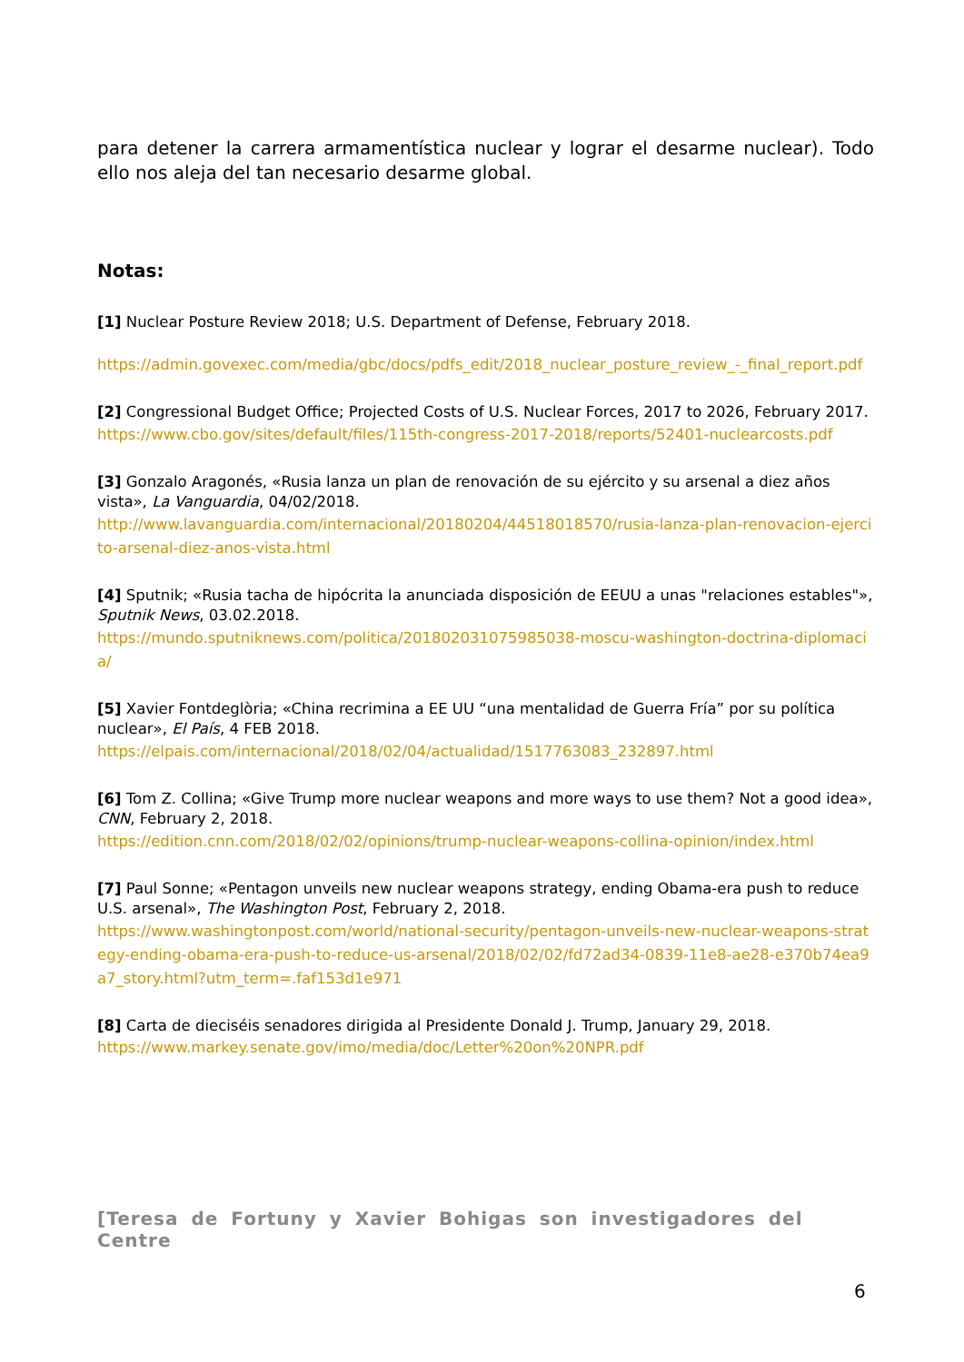para detener la carrera armamentística nuclear y lograr el desarme nuclear). Todo ello nos aleja del tan necesario desarme global.
Notas:
[1] Nuclear Posture Review 2018; U.S. Department of Defense, February 2018.
https://admin.govexec.com/media/gbc/docs/pdfs_edit/2018_nuclear_posture_review_-_final_report.pdf
[2] Congressional Budget Office; Projected Costs of U.S. Nuclear Forces, 2017 to 2026, February 2017.
https://www.cbo.gov/sites/default/files/115th-congress-2017-2018/reports/52401-nuclearcosts.pdf
[3] Gonzalo Aragonés, «Rusia lanza un plan de renovación de su ejército y su arsenal a diez años vista», La Vanguardia, 04/02/2018.
http://www.lavanguardia.com/internacional/20180204/44518018570/rusia-lanza-plan-renovacion-ejercito-arsenal-diez-anos-vista.html
[4] Sputnik; «Rusia tacha de hipócrita la anunciada disposición de EEUU a unas "relaciones estables"», Sputnik News, 03.02.2018.
https://mundo.sputniknews.com/politica/201802031075985038-moscu-washington-doctrina-diplomacia/
[5] Xavier Fontdeglòria; «China recrimina a EE UU “una mentalidad de Guerra Fría” por su política nuclear», El País, 4 FEB 2018.
https://elpais.com/internacional/2018/02/04/actualidad/1517763083_232897.html
[6] Tom Z. Collina; «Give Trump more nuclear weapons and more ways to use them? Not a good idea», CNN, February 2, 2018.
https://edition.cnn.com/2018/02/02/opinions/trump-nuclear-weapons-collina-opinion/index.html
[7] Paul Sonne; «Pentagon unveils new nuclear weapons strategy, ending Obama-era push to reduce U.S. arsenal», The Washington Post, February 2, 2018.
https://www.washingtonpost.com/world/national-security/pentagon-unveils-new-nuclear-weapons-strategy-ending-obama-era-push-to-reduce-us-arsenal/2018/02/02/fd72ad34-0839-11e8-ae28-e370b74ea9a7_story.html?utm_term=.faf153d1e971
[8] Carta de dieciséis senadores dirigida al Presidente Donald J. Trump, January 29, 2018.
https://www.markey.senate.gov/imo/media/doc/Letter%20on%20NPR.pdf
[Teresa de Fortuny y Xavier Bohigas son investigadores del Centre
6